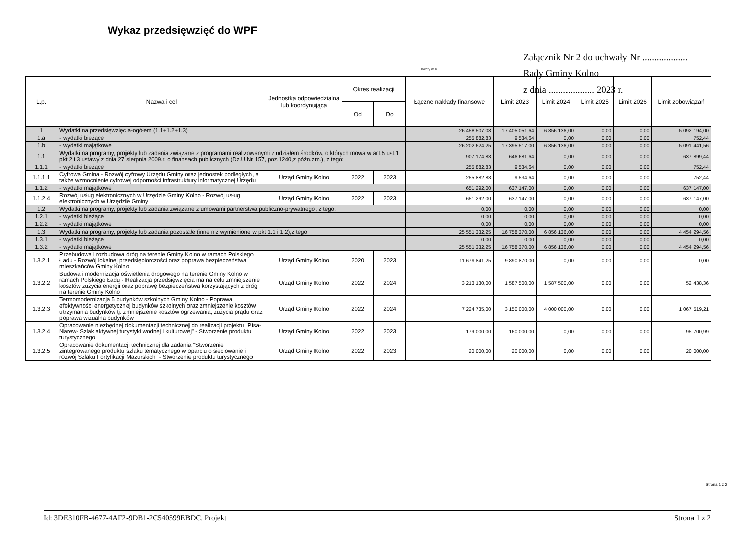Wykaz przedsięwzięć do WPF
Załącznik Nr 2 do uchwały Nr ...................
Rady Gminy Kolno
z dnia ................... 2023 r.
kwoty w zł
| L.p. | Nazwa i cel | Jednostka odpowiedzialna lub koordynująca | Okres realizacji | | Łączne nakłady finansowe | Limit 2023 | Limit 2024 | Limit 2025 | Limit 2026 | Limit zobowiązań |
| --- | --- | --- | --- | --- | --- | --- | --- | --- | --- | --- |
| | | | Od | Do | | | | | | |
| 1 | Wydatki na przedsięwzięcia-ogółem (1.1+1.2+1.3) | | | | 26 458 507,08 | 17 405 051,64 | 6 856 136,00 | 0,00 | 0,00 | 5 092 194,00 |
| 1.a | - wydatki bieżące | | | | 255 882,83 | 9 534,64 | 0,00 | 0,00 | 0,00 | 752,44 |
| 1.b | - wydatki majątkowe | | | | 26 202 624,25 | 17 395 517,00 | 6 856 136,00 | 0,00 | 0,00 | 5 091 441,56 |
| 1.1 | Wydatki na programy, projekty lub zadania związane z programami realizowanymi z udziałem środków, o których mowa w art.5 ust.1 pkt 2 i 3 ustawy z dnia 27 sierpnia 2009.r. o finansach publicznych (Dz.U.Nr 157, poz.1240,z późn.zm.), z tego: | | | | 907 174,83 | 646 681,64 | 0,00 | 0,00 | 0,00 | 637 899,44 |
| 1.1.1 | - wydatki bieżące | | | | 255 882,83 | 9 534,64 | 0,00 | 0,00 | 0,00 | 752,44 |
| 1.1.1.1 | Cyfrowa Gmina - Rozwój cyfrowy Urzędu Gminy oraz jednostek podległych, a także wzmocnienie cyfrowej odporności infrastruktury informatycznej Urzędu | Urząd Gminy Kolno | 2022 | 2023 | 255 882,83 | 9 534,64 | 0,00 | 0,00 | 0,00 | 752,44 |
| 1.1.2 | - wydatki majątkowe | | | | 651 292,00 | 637 147,00 | 0,00 | 0,00 | 0,00 | 637 147,00 |
| 1.1.2.4 | Rozwój usług elektronicznych w Urzędzie Gminy Kolno - Rozwój usług elektronicznych w Urzędzie Gminy | Urząd Gminy Kolno | 2022 | 2023 | 651 292,00 | 637 147,00 | 0,00 | 0,00 | 0,00 | 637 147,00 |
| 1.2 | Wydatki na programy, projekty lub zadania związane z umowami partnerstwa publiczno-prywatnego, z tego: | | | | 0,00 | 0,00 | 0,00 | 0,00 | 0,00 | 0,00 |
| 1.2.1 | - wydatki bieżące | | | | 0,00 | 0,00 | 0,00 | 0,00 | 0,00 | 0,00 |
| 1.2.2 | - wydatki majątkowe | | | | 0,00 | 0,00 | 0,00 | 0,00 | 0,00 | 0,00 |
| 1.3 | Wydatki na programy, projekty lub zadania pozostałe (inne niż wymienione w pkt 1.1 i 1.2),z tego | | | | 25 551 332,25 | 16 758 370,00 | 6 856 136,00 | 0,00 | 0,00 | 4 454 294,56 |
| 1.3.1 | - wydatki bieżące | | | | 0,00 | 0,00 | 0,00 | 0,00 | 0,00 | 0,00 |
| 1.3.2 | - wydatki majątkowe | | | | 25 551 332,25 | 16 758 370,00 | 6 856 136,00 | 0,00 | 0,00 | 4 454 294,56 |
| 1.3.2.1 | Przebudowa i rozbudowa dróg na terenie Gminy Kolno w ramach Polskiego Ładu - Rozwój lokalnej przedsiębiorczości oraz poprawa bezpieczeństwa mieszkańców Gminy Kolno | Urząd Gminy Kolno | 2020 | 2023 | 11 679 841,25 | 9 890 870,00 | 0,00 | 0,00 | 0,00 | 0,00 |
| 1.3.2.2 | Budowa i modernizacja oświetlenia drogowego na terenie Gminy Kolno w ramach Polskiego Ładu - Realizacja przedsięwzięcia ma na celu zmniejszenie kosztów zużycia energii oraz poprawę bezpieczeństwa korzystających z dróg na terenie Gminy Kolno | Urząd Gminy Kolno | 2022 | 2024 | 3 213 130,00 | 1 587 500,00 | 1 587 500,00 | 0,00 | 0,00 | 52 438,36 |
| 1.3.2.3 | Termomodernizacja 5 budynków szkolnych Gminy Kolno - Poprawa efektywności energetycznej budynków szkolnych oraz zmniejszenie kosztów utrzymania budynków tj. zmniejszenie kosztów ogrzewania, zużycia prądu oraz poprawa wizualna budynków | Urząd Gminy Kolno | 2022 | 2024 | 7 224 735,00 | 3 150 000,00 | 4 000 000,00 | 0,00 | 0,00 | 1 067 519,21 |
| 1.3.2.4 | Opracowanie niezbędnej dokumentacji technicznej do realizacji projektu "Pisa-Narew- Szlak aktywnej turystyki wodnej i kulturowej" - Stworzenie produktu turystycznego | Urząd Gminy Kolno | 2022 | 2023 | 179 000,00 | 160 000,00 | 0,00 | 0,00 | 0,00 | 95 700,99 |
| 1.3.2.5 | Opracowanie dokumentacji technicznej dla zadania "Stworzenie zintegrowanego produktu szlaku tematycznego w oparciu o sieciowanie i rozwój Szlaku Fortyfikacji Mazurskich" - Stworzenie produktu turystycznego | Urząd Gminy Kolno | 2022 | 2023 | 20 000,00 | 20 000,00 | 0,00 | 0,00 | 0,00 | 20 000,00 |
Strona 1 z 2
Id: 3DE310FB-4677-4AF2-9DB1-2C540599EBDC. Projekt Strona 1 z 2